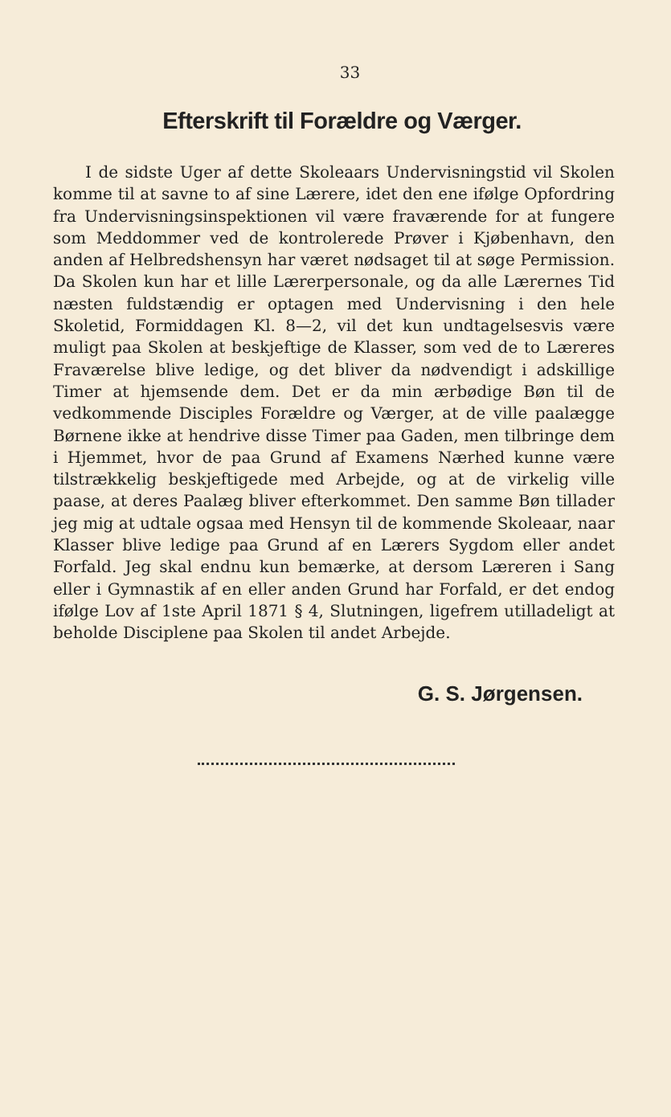33
Efterskrift til Forældre og Værger.
I de sidste Uger af dette Skoleaars Undervisningstid vil Skolen komme til at savne to af sine Lærere, idet den ene ifølge Opfordring fra Undervisningsinspektionen vil være fraværende for at fungere som Meddommer ved de kontrolerede Prøver i Kjøbenhavn, den anden af Helbredshensyn har været nødsaget til at søge Permission. Da Skolen kun har et lille Lærerpersonale, og da alle Lærernes Tid næsten fuldstændig er optagen med Undervisning i den hele Skoletid, Formiddagen Kl. 8—2, vil det kun undtagelsesvis være muligt paa Skolen at beskjeftige de Klasser, som ved de to Læreres Fraværelse blive ledige, og det bliver da nødvendigt i adskillige Timer at hjemsende dem. Det er da min ærbødige Bøn til de vedkommende Disciples Forældre og Værger, at de ville paalægge Børnene ikke at hendrive disse Timer paa Gaden, men tilbringe dem i Hjemmet, hvor de paa Grund af Examens Nærhed kunne være tilstrækkelig beskjeftigede med Arbejde, og at de virkelig ville paase, at deres Paalæg bliver efterkommet. Den samme Bøn tillader jeg mig at udtale ogsaa med Hensyn til de kommende Skoleaar, naar Klasser blive ledige paa Grund af en Lærers Sygdom eller andet Forfald. Jeg skal endnu kun bemærke, at dersom Læreren i Sang eller i Gymnastik af en eller anden Grund har Forfald, er det endog ifølge Lov af 1ste April 1871 § 4, Slutningen, ligefrem utilladeligt at beholde Disciplene paa Skolen til andet Arbejde.
G. S. Jørgensen.